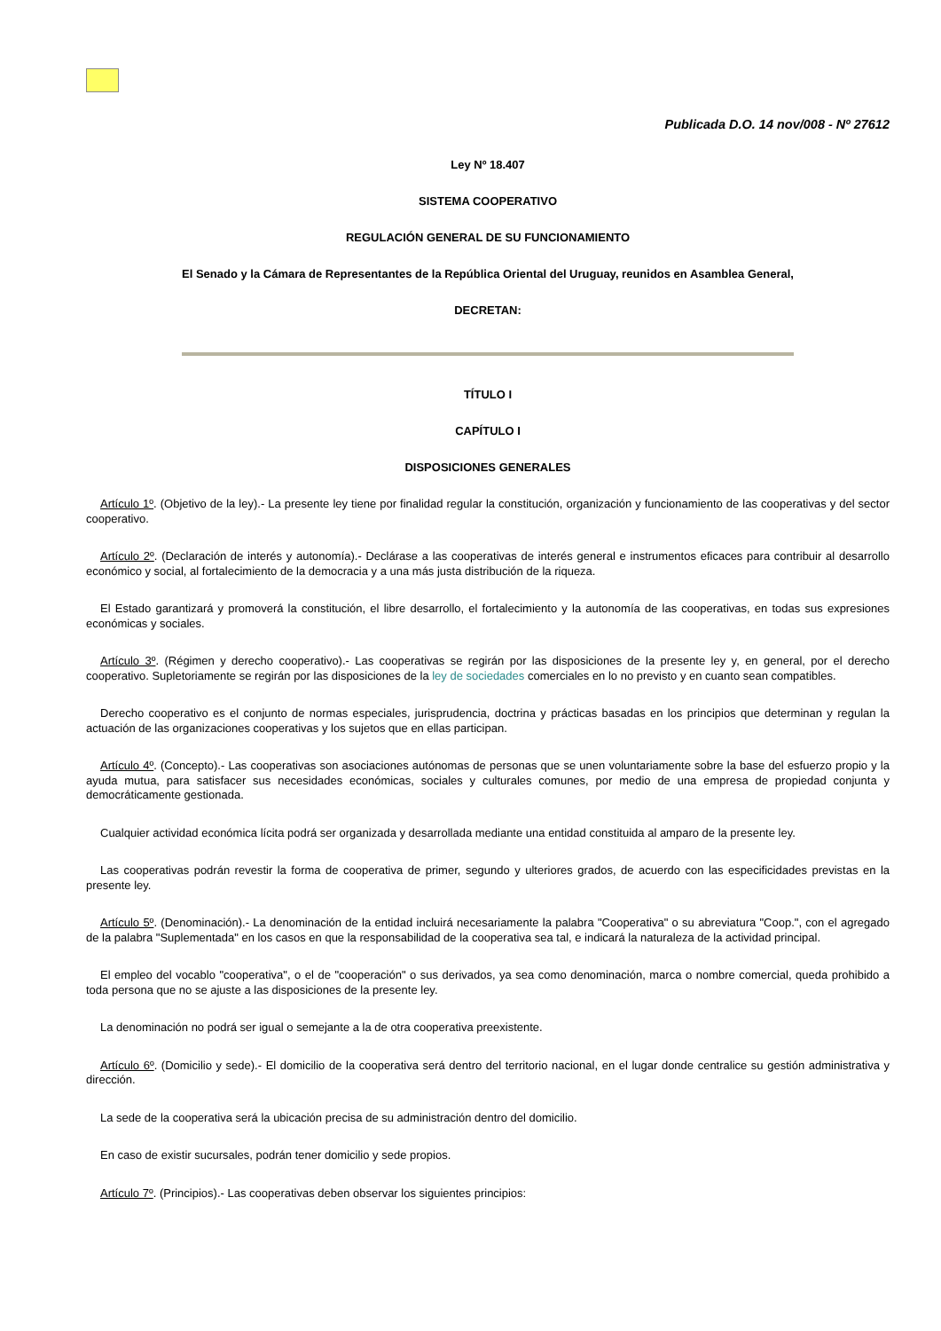Publicada D.O. 14 nov/008 - Nº 27612
Ley Nº 18.407
SISTEMA COOPERATIVO
REGULACIÓN GENERAL DE SU FUNCIONAMIENTO
El Senado y la Cámara de Representantes de la República Oriental del Uruguay, reunidos en Asamblea General,
DECRETAN:
TÍTULO I
CAPÍTULO I
DISPOSICIONES GENERALES
Artículo 1º. (Objetivo de la ley).- La presente ley tiene por finalidad regular la constitución, organización y funcionamiento de las cooperativas y del sector cooperativo.
Artículo 2º. (Declaración de interés y autonomía).- Declárase a las cooperativas de interés general e instrumentos eficaces para contribuir al desarrollo económico y social, al fortalecimiento de la democracia y a una más justa distribución de la riqueza.
El Estado garantizará y promoverá la constitución, el libre desarrollo, el fortalecimiento y la autonomía de las cooperativas, en todas sus expresiones económicas y sociales.
Artículo 3º. (Régimen y derecho cooperativo).- Las cooperativas se regirán por las disposiciones de la presente ley y, en general, por el derecho cooperativo. Supletoriamente se regirán por las disposiciones de la ley de sociedades comerciales en lo no previsto y en cuanto sean compatibles.
Derecho cooperativo es el conjunto de normas especiales, jurisprudencia, doctrina y prácticas basadas en los principios que determinan y regulan la actuación de las organizaciones cooperativas y los sujetos que en ellas participan.
Artículo 4º. (Concepto).- Las cooperativas son asociaciones autónomas de personas que se unen voluntariamente sobre la base del esfuerzo propio y la ayuda mutua, para satisfacer sus necesidades económicas, sociales y culturales comunes, por medio de una empresa de propiedad conjunta y democráticamente gestionada.
Cualquier actividad económica lícita podrá ser organizada y desarrollada mediante una entidad constituida al amparo de la presente ley.
Las cooperativas podrán revestir la forma de cooperativa de primer, segundo y ulteriores grados, de acuerdo con las especificidades previstas en la presente ley.
Artículo 5º. (Denominación).- La denominación de la entidad incluirá necesariamente la palabra "Cooperativa" o su abreviatura "Coop.", con el agregado de la palabra "Suplementada" en los casos en que la responsabilidad de la cooperativa sea tal, e indicará la naturaleza de la actividad principal.
El empleo del vocablo "cooperativa", o el de "cooperación" o sus derivados, ya sea como denominación, marca o nombre comercial, queda prohibido a toda persona que no se ajuste a las disposiciones de la presente ley.
La denominación no podrá ser igual o semejante a la de otra cooperativa preexistente.
Artículo 6º. (Domicilio y sede).- El domicilio de la cooperativa será dentro del territorio nacional, en el lugar donde centralice su gestión administrativa y dirección.
La sede de la cooperativa será la ubicación precisa de su administración dentro del domicilio.
En caso de existir sucursales, podrán tener domicilio y sede propios.
Artículo 7º. (Principios).- Las cooperativas deben observar los siguientes principios: